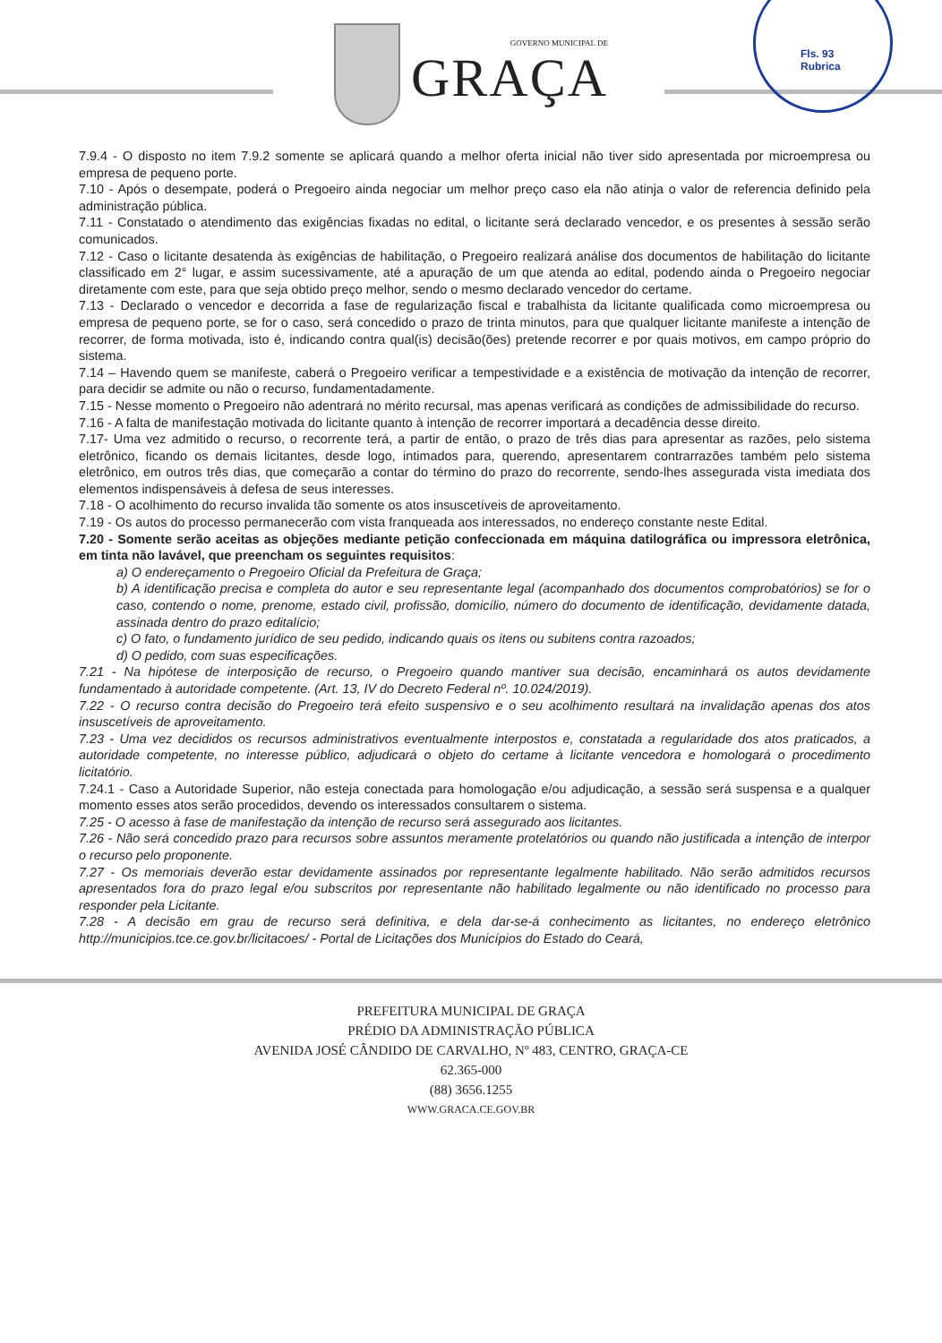GOVERNO MUNICIPAL DE
GRAÇA
Fls. 93
Rubrica
7.9.4 - O disposto no item 7.9.2 somente se aplicará quando a melhor oferta inicial não tiver sido apresentada por microempresa ou empresa de pequeno porte.
7.10 - Após o desempate, poderá o Pregoeiro ainda negociar um melhor preço caso ela não atinja o valor de referencia definido pela administração pública.
7.11 - Constatado o atendimento das exigências fixadas no edital, o licitante será declarado vencedor, e os presentes à sessão serão comunicados.
7.12 - Caso o licitante desatenda às exigências de habilitação, o Pregoeiro realizará análise dos documentos de habilitação do licitante classificado em 2° lugar, e assim sucessivamente, até a apuração de um que atenda ao edital, podendo ainda o Pregoeiro negociar diretamente com este, para que seja obtido preço melhor, sendo o mesmo declarado vencedor do certame.
7.13 - Declarado o vencedor e decorrida a fase de regularização fiscal e trabalhista da licitante qualificada como microempresa ou empresa de pequeno porte, se for o caso, será concedido o prazo de trinta minutos, para que qualquer licitante manifeste a intenção de recorrer, de forma motivada, isto é, indicando contra qual(is) decisão(ões) pretende recorrer e por quais motivos, em campo próprio do sistema.
7.14 – Havendo quem se manifeste, caberá o Pregoeiro verificar a tempestividade e a existência de motivação da intenção de recorrer, para decidir se admite ou não o recurso, fundamentadamente.
7.15 - Nesse momento o Pregoeiro não adentrará no mérito recursal, mas apenas verificará as condições de admissibilidade do recurso.
7.16 - A falta de manifestação motivada do licitante quanto à intenção de recorrer importará a decadência desse direito.
7.17- Uma vez admitido o recurso, o recorrente terá, a partir de então, o prazo de três dias para apresentar as razões, pelo sistema eletrônico, ficando os demais licitantes, desde logo, intimados para, querendo, apresentarem contrarrazões também pelo sistema eletrônico, em outros três dias, que começarão a contar do término do prazo do recorrente, sendo-lhes assegurada vista imediata dos elementos indispensáveis à defesa de seus interesses.
7.18 - O acolhimento do recurso invalida tão somente os atos insuscetíveis de aproveitamento.
7.19 - Os autos do processo permanecerão com vista franqueada aos interessados, no endereço constante neste Edital.
7.20 - Somente serão aceitas as objeções mediante petição confeccionada em máquina datilográfica ou impressora eletrônica, em tinta não lavável, que preencham os seguintes requisitos:
a) O endereçamento o Pregoeiro Oficial da Prefeitura de Graça;
b) A identificação precisa e completa do autor e seu representante legal (acompanhado dos documentos comprobatórios) se for o caso, contendo o nome, prenome, estado civil, profissão, domicílio, número do documento de identificação, devidamente datada, assinada dentro do prazo editalício;
c) O fato, o fundamento jurídico de seu pedido, indicando quais os itens ou subitens contra razoados;
d) O pedido, com suas especificações.
7.21 - Na hipótese de interposição de recurso, o Pregoeiro quando mantiver sua decisão, encaminhará os autos devidamente fundamentado à autoridade competente. (Art. 13, IV do Decreto Federal nº. 10.024/2019).
7.22 - O recurso contra decisão do Pregoeiro terá efeito suspensivo e o seu acolhimento resultará na invalidação apenas dos atos insuscetíveis de aproveitamento.
7.23 - Uma vez decididos os recursos administrativos eventualmente interpostos e, constatada a regularidade dos atos praticados, a autoridade competente, no interesse público, adjudicará o objeto do certame à licitante vencedora e homologará o procedimento licitatório.
7.24.1 - Caso a Autoridade Superior, não esteja conectada para homologação e/ou adjudicação, a sessão será suspensa e a qualquer momento esses atos serão procedidos, devendo os interessados consultarem o sistema.
7.25 - O acesso à fase de manifestação da intenção de recurso será assegurado aos licitantes.
7.26 - Não será concedido prazo para recursos sobre assuntos meramente protelatórios ou quando não justificada a intenção de interpor o recurso pelo proponente.
7.27 - Os memoriais deverão estar devidamente assinados por representante legalmente habilitado. Não serão admitidos recursos apresentados fora do prazo legal e/ou subscritos por representante não habilitado legalmente ou não identificado no processo para responder pela Licitante.
7.28 - A decisão em grau de recurso será definitiva, e dela dar-se-á conhecimento as licitantes, no endereço eletrônico http://municipios.tce.ce.gov.br/licitacoes/ - Portal de Licitações dos Municípios do Estado do Ceará,
PREFEITURA MUNICIPAL DE GRAÇA
PRÉDIO DA ADMINISTRAÇÃO PÚBLICA
AVENIDA JOSÉ CÂNDIDO DE CARVALHO, Nº 483, CENTRO, GRAÇA-CE
62.365-000
(88) 3656.1255
WWW.GRACA.CE.GOV.BR